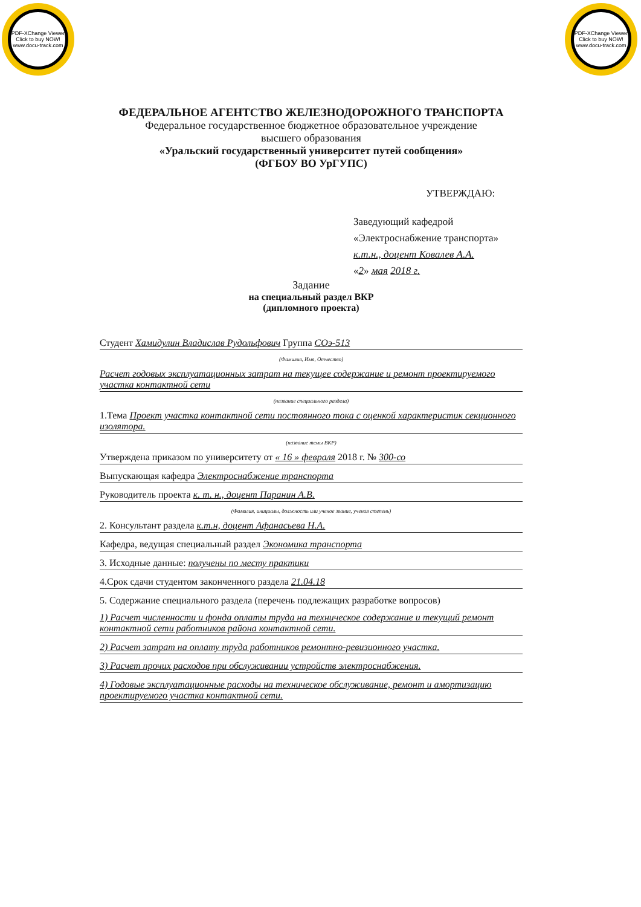PDF-XChange Viewer
Click to buy NOW!
www.docu-track.com
PDF-XChange Viewer
Click to buy NOW!
www.docu-track.com
ФЕДЕРАЛЬНОЕ АГЕНТСТВО ЖЕЛЕЗНОДОРОЖНОГО ТРАНСПОРТА
Федеральное государственное бюджетное образовательное учреждение
высшего образования
«Уральский государственный университет путей сообщения»
(ФГБОУ ВО УрГУПС)
УТВЕРЖДАЮ:
Заведующий кафедрой
«Электроснабжение транспорта»
к.т.н., доцент Ковалев А.А.
«2» мая 2018 г.
Задание
на специальный раздел ВКР
(дипломного проекта)
Студент Хамидулин Владислав Рудольфович Группа СОэ-513
(Фамилия, Имя, Отчество)
Расчет годовых эксплуатационных затрат на текущее содержание и ремонт проектируемого участка контактной сети
(название специального раздела)
1.Тема Проект участка контактной сети постоянного тока с оценкой характеристик секционного изолятора.
(название темы ВКР)
Утверждена приказом по университету от « 16 » февраля 2018 г. № 300-со
Выпускающая кафедра Электроснабжение транспорта
Руководитель проекта к. т. н., доцент Паранин А.В.
(Фамилия, инициалы, должность или ученое звание, ученая степень)
2. Консультант раздела к.т.н, доцент Афанасьева Н.А.
Кафедра, ведущая специальный раздел Экономика транспорта
3. Исходные данные: получены по месту практики
4.Срок сдачи студентом законченного раздела 21.04.18
5. Содержание специального раздела (перечень подлежащих разработке вопросов)
1) Расчет численности и фонда оплаты труда на техническое содержание и текущий ремонт контактной сети работников района контактной сети.
2) Расчет затрат на оплату труда работников ремонтно-ревизионного участка.
3) Расчет прочих расходов при обслуживании устройств электроснабжения.
4) Годовые эксплуатационные расходы на техническое обслуживание, ремонт и амортизацию проектируемого участка контактной сети.